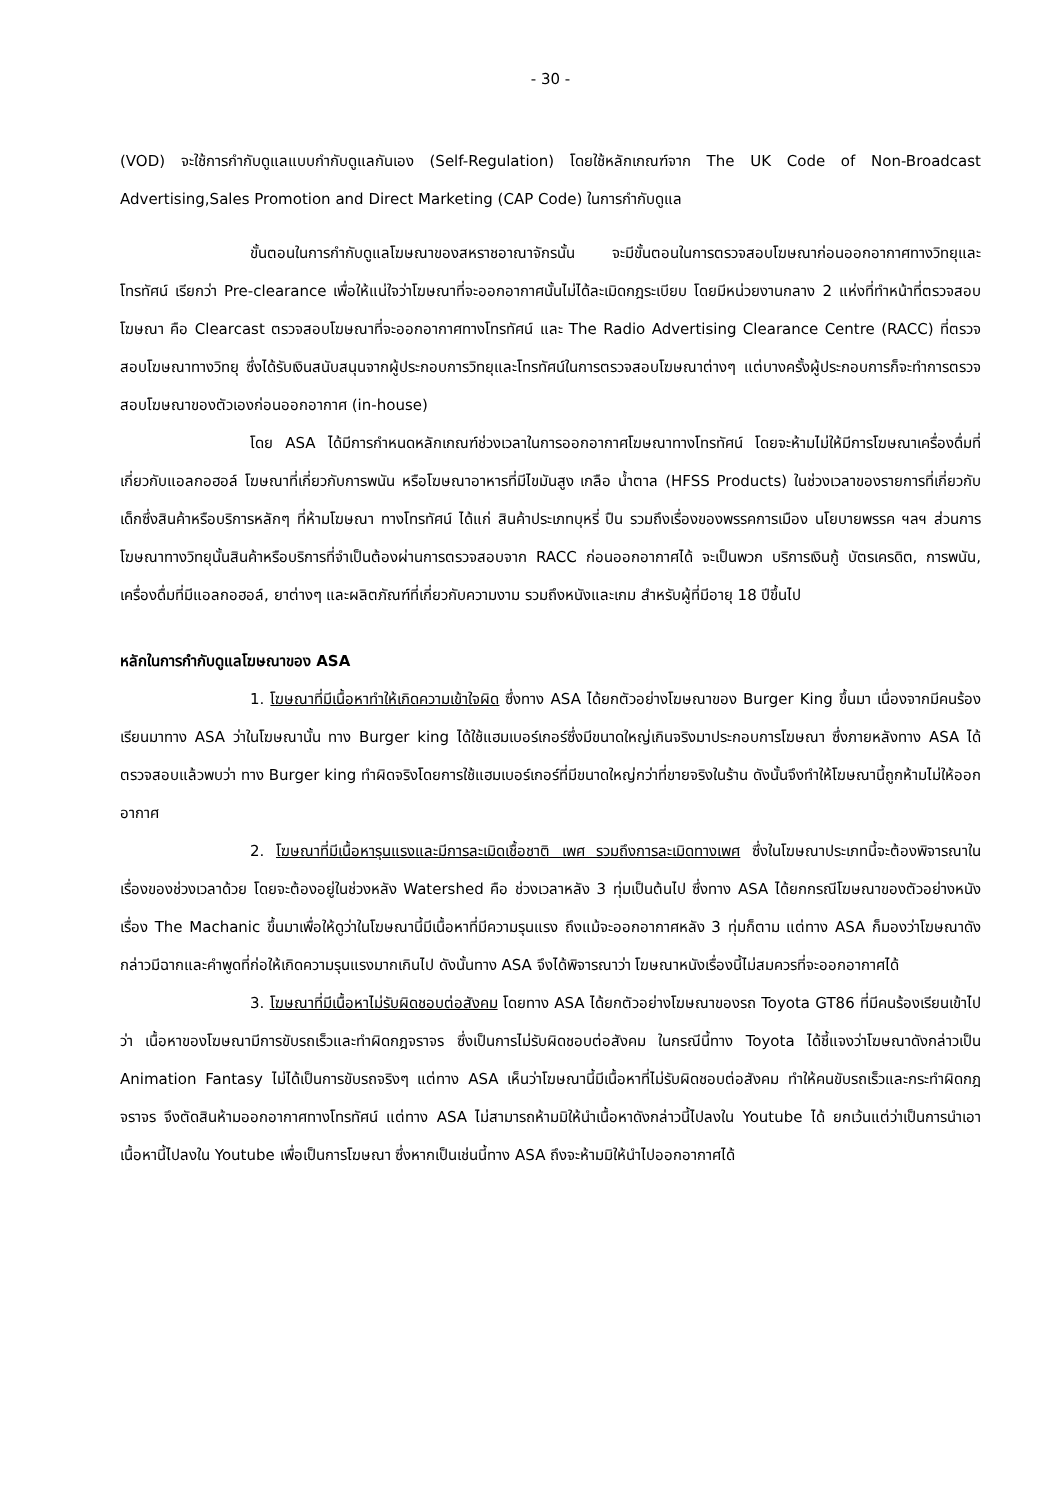- 30 -
(VOD) จะใช้การกำกับดูแลแบบกำกับดูแลกันเอง (Self-Regulation) โดยใช้หลักเกณฑ์จาก The UK Code of Non-Broadcast Advertising,Sales Promotion and Direct Marketing (CAP Code) ในการกำกับดูแล
ขั้นตอนในการกำกับดูแลโฆษณาของสหราชอาณาจักรนั้น จะมีขั้นตอนในการตรวจสอบโฆษณาก่อนออกอากาศทางวิทยุและโทรทัศน์ เรียกว่า Pre-clearance เพื่อให้แน่ใจว่าโฆษณาที่จะออกอากาศนั้นไม่ได้ละเมิดกฎระเบียบ โดยมีหน่วยงานกลาง 2 แห่งที่ทำหน้าที่ตรวจสอบโฆษณา คือ Clearcast ตรวจสอบโฆษณาที่จะออกอากาศทางโทรทัศน์ และ The Radio Advertising Clearance Centre (RACC) ที่ตรวจสอบโฆษณาทางวิทยุ ซึ่งได้รับเงินสนับสนุนจากผู้ประกอบการวิทยุและโทรทัศน์ในการตรวจสอบโฆษณาต่างๆ แต่บางครั้งผู้ประกอบการก็จะทำการตรวจสอบโฆษณาของตัวเองก่อนออกอากาศ (in-house)
โดย ASA ได้มีการกำหนดหลักเกณฑ์ช่วงเวลาในการออกอากาศโฆษณาทางโทรทัศน์ โดยจะห้ามไม่ให้มีการโฆษณาเครื่องดื่มที่เกี่ยวกับแอลกอฮอล์ โฆษณาที่เกี่ยวกับการพนัน หรือโฆษณาอาหารที่มีไขมันสูง เกลือ น้ำตาล (HFSS Products) ในช่วงเวลาของรายการที่เกี่ยวกับเด็กซึ่งสินค้าหรือบริการหลักๆ ที่ห้ามโฆษณา ทางโทรทัศน์ ได้แก่ สินค้าประเภทบุหรี่ ปืน รวมถึงเรื่องของพรรคการเมือง นโยบายพรรค ฯลฯ ส่วนการโฆษณาทางวิทยุนั้นสินค้าหรือบริการที่จำเป็นต้องผ่านการตรวจสอบจาก RACC ก่อนออกอากาศได้ จะเป็นพวก บริการเงินกู้ บัตรเครดิต, การพนัน, เครื่องดื่มที่มีแอลกอฮอล์, ยาต่างๆ และผลิตภัณฑ์ที่เกี่ยวกับความงาม รวมถึงหนังและเกม สำหรับผู้ที่มีอายุ 18 ปีขึ้นไป
หลักในการกำกับดูแลโฆษณาของ ASA
1. โฆษณาที่มีเนื้อหาทำให้เกิดความเข้าใจผิด ซึ่งทาง ASA ได้ยกตัวอย่างโฆษณาของ Burger King ขึ้นมา เนื่องจากมีคนร้องเรียนมาทาง ASA ว่าในโฆษณานั้น ทาง Burger king ได้ใช้แฮมเบอร์เกอร์ซึ่งมีขนาดใหญ่เกินจริงมาประกอบการโฆษณา ซึ่งภายหลังทาง ASA ได้ตรวจสอบแล้วพบว่า ทาง Burger king ทำผิดจริงโดยการใช้แฮมเบอร์เกอร์ที่มีขนาดใหญ่กว่าที่ขายจริงในร้าน ดังนั้นจึงทำให้โฆษณานี้ถูกห้ามไม่ให้ออกอากาศ
2. โฆษณาที่มีเนื้อหารุนแรงและมีการละเมิดเชื้อชาติ เพศ รวมถึงการละเมิดทางเพศ ซึ่งในโฆษณาประเภทนี้จะต้องพิจารณาในเรื่องของช่วงเวลาด้วย โดยจะต้องอยู่ในช่วงหลัง Watershed คือ ช่วงเวลาหลัง 3 ทุ่มเป็นต้นไป ซึ่งทาง ASA ได้ยกกรณีโฆษณาของตัวอย่างหนังเรื่อง The Machanic ขึ้นมาเพื่อให้ดูว่าในโฆษณานี้มีเนื้อหาที่มีความรุนแรง ถึงแม้จะออกอากาศหลัง 3 ทุ่มก็ตาม แต่ทาง ASA ก็มองว่าโฆษณาดังกล่าวมีฉากและคำพูดที่ก่อให้เกิดความรุนแรงมากเกินไป ดังนั้นทาง ASA จึงได้พิจารณาว่า โฆษณาหนังเรื่องนี้ไม่สมควรที่จะออกอากาศได้
3. โฆษณาที่มีเนื้อหาไม่รับผิดชอบต่อสังคม โดยทาง ASA ได้ยกตัวอย่างโฆษณาของรถ Toyota GT86 ที่มีคนร้องเรียนเข้าไปว่า เนื้อหาของโฆษณามีการขับรถเร็วและทำผิดกฎจราจร ซึ่งเป็นการไม่รับผิดชอบต่อสังคม ในกรณีนี้ทาง Toyota ได้ชี้แจงว่าโฆษณาดังกล่าวเป็น Animation Fantasy ไม่ได้เป็นการขับรถจริงๆ แต่ทาง ASA เห็นว่าโฆษณานี้มีเนื้อหาที่ไม่รับผิดชอบต่อสังคม ทำให้คนขับรถเร็วและกระทำผิดกฎจราจร จึงตัดสินห้ามออกอากาศทางโทรทัศน์ แต่ทาง ASA ไม่สามารถห้ามมิให้นำเนื้อหาดังกล่าวนี้ไปลงใน Youtube ได้ ยกเว้นแต่ว่าเป็นการนำเอาเนื้อหานี้ไปลงใน Youtube เพื่อเป็นการโฆษณา ซึ่งหากเป็นเช่นนี้ทาง ASA ถึงจะห้ามมิให้นำไปออกอากาศได้